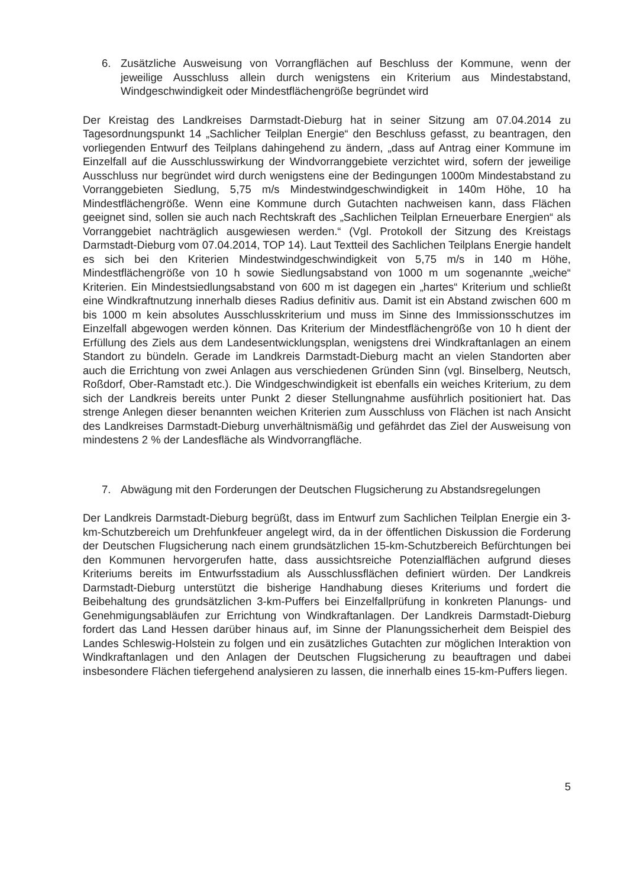6. Zusätzliche Ausweisung von Vorrangflächen auf Beschluss der Kommune, wenn der jeweilige Ausschluss allein durch wenigstens ein Kriterium aus Mindestabstand, Windgeschwindigkeit oder Mindestflächengröße begründet wird
Der Kreistag des Landkreises Darmstadt-Dieburg hat in seiner Sitzung am 07.04.2014 zu Tagesordnungspunkt 14 „Sachlicher Teilplan Energie“ den Beschluss gefasst, zu beantragen, den vorliegenden Entwurf des Teilplans dahingehend zu ändern, „dass auf Antrag einer Kommune im Einzelfall auf die Ausschlusswirkung der Windvorranggebiete verzichtet wird, sofern der jeweilige Ausschluss nur begründet wird durch wenigstens eine der Bedingungen 1000m Mindestabstand zu Vorranggebieten Siedlung, 5,75 m/s Mindestwindgeschwindigkeit in 140m Höhe, 10 ha Mindestflächengröße. Wenn eine Kommune durch Gutachten nachweisen kann, dass Flächen geeignet sind, sollen sie auch nach Rechtskraft des „Sachlichen Teilplan Erneuerbare Energien“ als Vorranggebiet nachträglich ausgewiesen werden.“ (Vgl. Protokoll der Sitzung des Kreistags Darmstadt-Dieburg vom 07.04.2014, TOP 14). Laut Textteil des Sachlichen Teilplans Energie handelt es sich bei den Kriterien Mindestwindgeschwindigkeit von 5,75 m/s in 140 m Höhe, Mindestflächengröße von 10 h sowie Siedlungsabstand von 1000 m um sogenannte „weiche“ Kriterien. Ein Mindestsiedlungsabstand von 600 m ist dagegen ein „hartes“ Kriterium und schließt eine Windkraftnutzung innerhalb dieses Radius definitiv aus. Damit ist ein Abstand zwischen 600 m bis 1000 m kein absolutes Ausschlusskriterium und muss im Sinne des Immissionsschutzes im Einzelfall abgewogen werden können. Das Kriterium der Mindestflächengröße von 10 h dient der Erfüllung des Ziels aus dem Landesentwicklungsplan, wenigstens drei Windkraftanlagen an einem Standort zu bündeln. Gerade im Landkreis Darmstadt-Dieburg macht an vielen Standorten aber auch die Errichtung von zwei Anlagen aus verschiedenen Gründen Sinn (vgl. Binselberg, Neutsch, Roßdorf, Ober-Ramstadt etc.). Die Windgeschwindigkeit ist ebenfalls ein weiches Kriterium, zu dem sich der Landkreis bereits unter Punkt 2 dieser Stellungnahme ausführlich positioniert hat. Das strenge Anlegen dieser benannten weichen Kriterien zum Ausschluss von Flächen ist nach Ansicht des Landkreises Darmstadt-Dieburg unverhältnismäßig und gefährdet das Ziel der Ausweisung von mindestens 2 % der Landesfläche als Windvorrangfläche.
7. Abwägung mit den Forderungen der Deutschen Flugsicherung zu Abstandsregelungen
Der Landkreis Darmstadt-Dieburg begrüßt, dass im Entwurf zum Sachlichen Teilplan Energie ein 3-km-Schutzbereich um Drehfunkfeuer angelegt wird, da in der öffentlichen Diskussion die Forderung der Deutschen Flugsicherung nach einem grundsätzlichen 15-km-Schutzbereich Befürchtungen bei den Kommunen hervorgerufen hatte, dass aussichtsreiche Potenzialflächen aufgrund dieses Kriteriums bereits im Entwurfsstadium als Ausschlussflächen definiert würden. Der Landkreis Darmstadt-Dieburg unterstützt die bisherige Handhabung dieses Kriteriums und fordert die Beibehaltung des grundsätzlichen 3-km-Puffers bei Einzelfallprüfung in konkreten Planungs- und Genehmigungsabläufen zur Errichtung von Windkraftanlagen. Der Landkreis Darmstadt-Dieburg fordert das Land Hessen darüber hinaus auf, im Sinne der Planungssicherheit dem Beispiel des Landes Schleswig-Holstein zu folgen und ein zusätzliches Gutachten zur möglichen Interaktion von Windkraftanlagen und den Anlagen der Deutschen Flugsicherung zu beauftragen und dabei insbesondere Flächen tiefergehend analysieren zu lassen, die innerhalb eines 15-km-Puffers liegen.
5